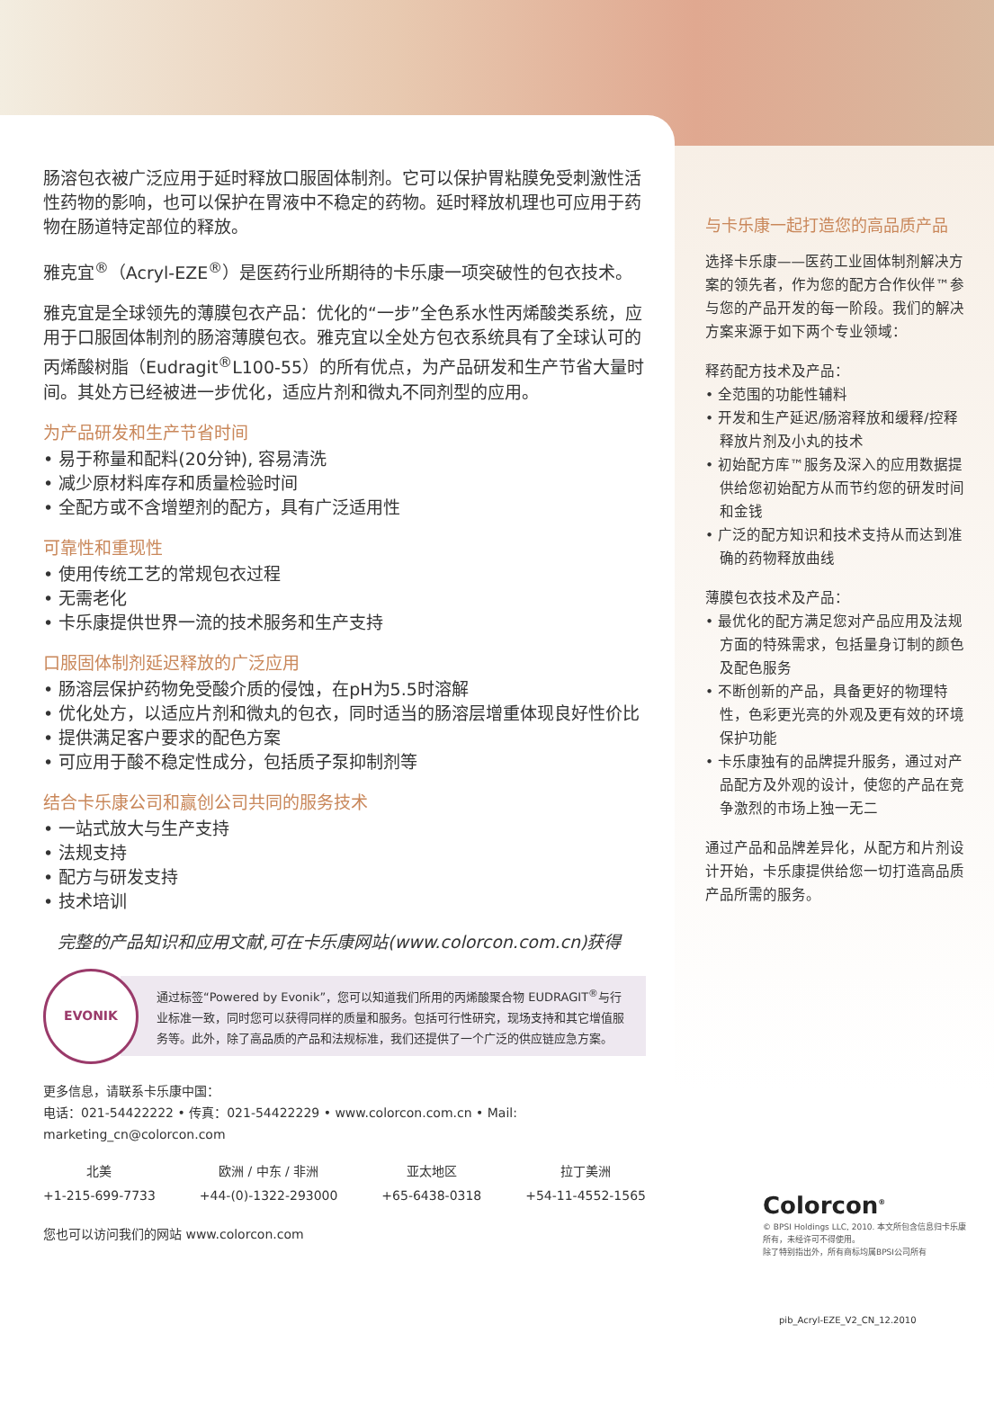肠溶包衣被广泛应用于延时释放口服固体制剂。它可以保护胃粘膜免受刺激性活性药物的影响，也可以保护在胃液中不稳定的药物。延时释放机理也可应用于药物在肠道特定部位的释放。
雅克宜<sup>®</sup>（Acryl-EZE<sup>®</sup>）是医药行业所期待的卡乐康一项突破性的包衣技术。
雅克宜是全球领先的薄膜包衣产品：优化的“一步”全色系水性丙烯酸类系统，应用于口服固体制剂的肠溶薄膜包衣。雅克宜以全处方包衣系统具有了全球认可的丙烯酸树脂（Eudragit<sup>®</sup>L100-55）的所有优点，为产品研发和生产节省大量时间。其处方已经被进一步优化，适应片剂和微丸不同剂型的应用。
为产品研发和生产节省时间
• 易于称量和配料(20分钟), 容易清洗
• 减少原材料库存和质量检验时间
• 全配方或不含增塑剂的配方，具有广泛适用性
可靠性和重现性
• 使用传统工艺的常规包衣过程
• 无需老化
• 卡乐康提供世界一流的技术服务和生产支持
口服固体制剂延迟释放的广泛应用
• 肠溶层保护药物免受酸介质的侵蚀，在pH为5.5时溶解
• 优化处方，以适应片剂和微丸的包衣，同时适当的肠溶层增重体现良好性价比
• 提供满足客户要求的配色方案
• 可应用于酸不稳定性成分，包括质子泵抑制剂等
结合卡乐康公司和赢创公司共同的服务技术
• 一站式放大与生产支持
• 法规支持
• 配方与研发支持
• 技术培训
完整的产品知识和应用文献,可在卡乐康网站(www.colorcon.com.cn)获得
EVONIK
通过标签“Powered by Evonik”，您可以知道我们所用的丙烯酸聚合物 EUDRAGIT<sup>®</sup>与行业标准一致，同时您可以获得同样的质量和服务。包括可行性研究，现场支持和其它增值服务等。此外，除了高品质的产品和法规标准，我们还提供了一个广泛的供应链应急方案。
更多信息，请联系卡乐康中国：
电话：021-54422222 • 传真：021-54422229 • www.colorcon.com.cn • Mail: marketing_cn@colorcon.com
北美
+1-215-699-7733
欧洲 / 中东 / 非洲
+44-(0)-1322-293000
亚太地区
+65-6438-0318
拉丁美洲
+54-11-4552-1565
您也可以访问我们的网站 www.colorcon.com
与卡乐康一起打造您的高品质产品
选择卡乐康——医药工业固体制剂解决方案的领先者，作为您的配方合作伙伴™参与您的产品开发的每一阶段。我们的解决方案来源于如下两个专业领域：
释药配方技术及产品：
• 全范围的功能性辅料
• 开发和生产延迟/肠溶释放和缓释/控释释放片剂及小丸的技术
• 初始配方库™服务及深入的应用数据提供给您初始配方从而节约您的研发时间和金钱
• 广泛的配方知识和技术支持从而达到准确的药物释放曲线
薄膜包衣技术及产品：
• 最优化的配方满足您对产品应用及法规方面的特殊需求，包括量身订制的颜色及配色服务
• 不断创新的产品，具备更好的物理特性，色彩更光亮的外观及更有效的环境保护功能
• 卡乐康独有的品牌提升服务，通过对产品配方及外观的设计，使您的产品在竞争激烈的市场上独一无二
通过产品和品牌差异化，从配方和片剂设计开始，卡乐康提供给您一切打造高品质产品所需的服务。
Colorcon<sup>®</sup>
© BPSI Holdings LLC, 2010. 本文所包含信息归卡乐康所有，未经许可不得使用。
除了特别指出外，所有商标均属BPSI公司所有
pib_Acryl-EZE_V2_CN_12.2010